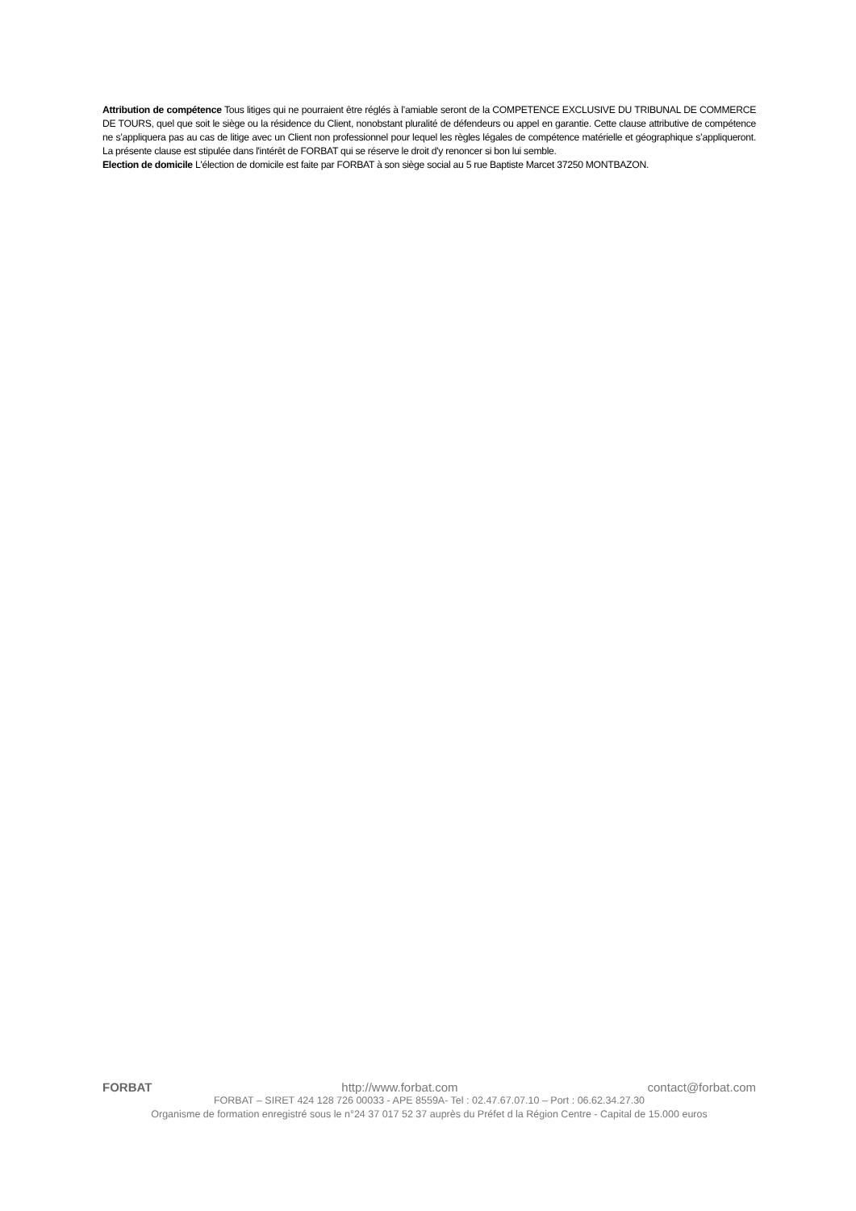Attribution de compétence Tous litiges qui ne pourraient être réglés à l’amiable seront de la COMPETENCE EXCLUSIVE DU TRIBUNAL DE COMMERCE DE TOURS, quel que soit le siège ou la résidence du Client, nonobstant pluralité de défendeurs ou appel en garantie. Cette clause attributive de compétence ne s’appliquera pas au cas de litige avec un Client non professionnel pour lequel les règles légales de compétence matérielle et géographique s’appliqueront. La présente clause est stipulée dans l'intérêt de FORBAT qui se réserve le droit d'y renoncer si bon lui semble.
Election de domicile L'élection de domicile est faite par FORBAT à son siège social au 5 rue Baptiste Marcet 37250 MONTBAZON.
FORBAT http://www.forbat.com contact@forbat.com
FORBAT – SIRET 424 128 726 00033 - APE 8559A- Tel : 02.47.67.07.10 – Port : 06.62.34.27.30
Organisme de formation enregistré sous le n°24 37 017 52 37 auprès du Préfet d la Région Centre - Capital de 15.000 euros